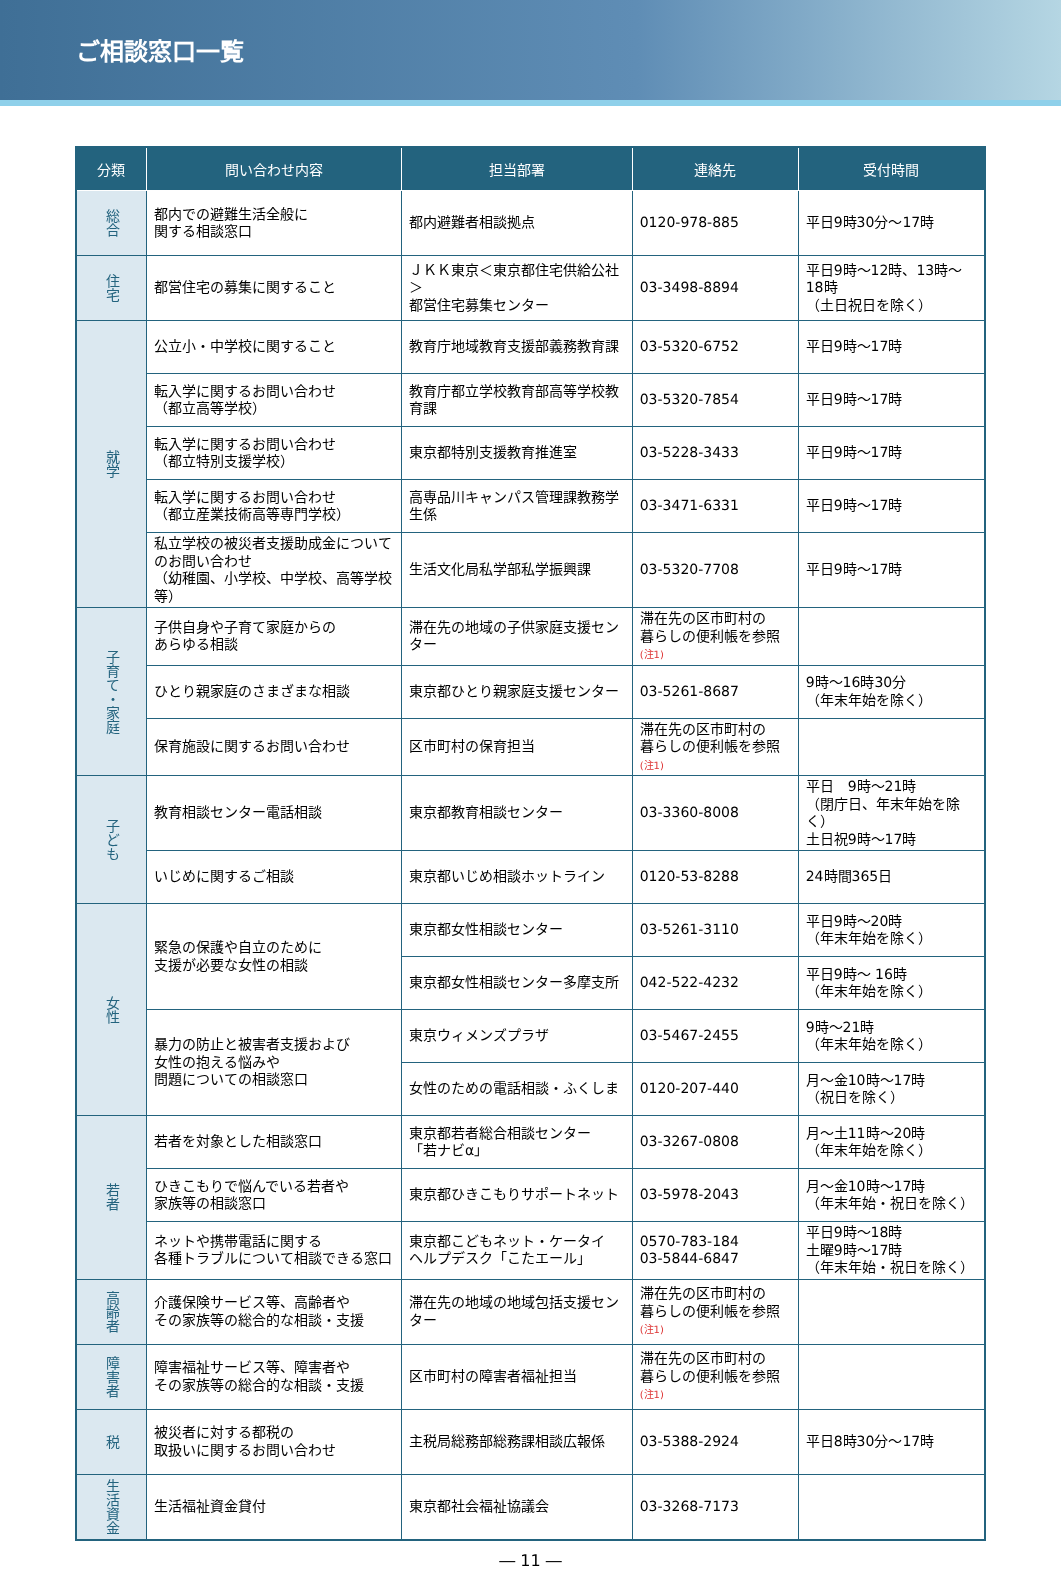ご相談窓口一覧
| 分類 | 問い合わせ内容 | 担当部署 | 連絡先 | 受付時間 |
| --- | --- | --- | --- | --- |
| 総合 | 都内での避難生活全般に 関する相談窓口 | 都内避難者相談拠点 | 0120-978-885 | 平日9時30分～17時 |
| 住宅 | 都営住宅の募集に関すること | ＪＫＫ東京＜東京都住宅供給公社＞ 都営住宅募集センター | 03-3498-8894 | 平日9時～12時、13時～18時 （土日祝日を除く） |
| 就学 | 公立小・中学校に関すること | 教育庁地域教育支援部義務教育課 | 03-5320-6752 | 平日9時～17時 |
| | 転入学に関するお問い合わせ （都立高等学校） | 教育庁都立学校教育部高等学校教育課 | 03-5320-7854 | 平日9時～17時 |
| | 転入学に関するお問い合わせ （都立特別支援学校） | 東京都特別支援教育推進室 | 03-5228-3433 | 平日9時～17時 |
| | 転入学に関するお問い合わせ （都立産業技術高等専門学校） | 高専品川キャンパス管理課教務学生係 | 03-3471-6331 | 平日9時～17時 |
| | 私立学校の被災者支援助成金について のお問い合わせ （幼稚園、小学校、中学校、高等学校等） | 生活文化局私学部私学振興課 | 03-5320-7708 | 平日9時～17時 |
| 子育て・家庭 | 子供自身や子育て家庭からの あらゆる相談 | 滞在先の地域の子供家庭支援センター | 滞在先の区市町村の 暮らしの便利帳を参照 (注1) | |
| | ひとり親家庭のさまざまな相談 | 東京都ひとり親家庭支援センター | 03-5261-8687 | 9時～16時30分 （年末年始を除く） |
| | 保育施設に関するお問い合わせ | 区市町村の保育担当 | 滞在先の区市町村の 暮らしの便利帳を参照 (注1) | |
| 子ども | 教育相談センター電話相談 | 東京都教育相談センター | 03-3360-8008 | 平日 9時～21時 （閉庁日、年末年始を除く） 土日祝9時～17時 |
| | いじめに関するご相談 | 東京都いじめ相談ホットライン | 0120-53-8288 | 24時間365日 |
| 女性 | 緊急の保護や自立のために 支援が必要な女性の相談 | 東京都女性相談センター | 03-5261-3110 | 平日9時～20時 （年末年始を除く） |
| | | 東京都女性相談センター多摩支所 | 042-522-4232 | 平日9時～ 16時 （年末年始を除く） |
| | 暴力の防止と被害者支援および 女性の抱える悩みや 問題についての相談窓口 | 東京ウィメンズプラザ | 03-5467-2455 | 9時～21時 （年末年始を除く） |
| | | 女性のための電話相談・ふくしま | 0120-207-440 | 月～金10時～17時 （祝日を除く） |
| 若者 | 若者を対象とした相談窓口 | 東京都若者総合相談センター 「若ナビα」 | 03-3267-0808 | 月～土11時～20時 （年末年始を除く） |
| | ひきこもりで悩んでいる若者や 家族等の相談窓口 | 東京都ひきこもりサポートネット | 03-5978-2043 | 月～金10時～17時 （年末年始・祝日を除く） |
| | ネットや携帯電話に関する 各種トラブルについて相談できる窓口 | 東京都こどもネット・ケータイ ヘルプデスク「こたエール」 | 0570-783-184 03-5844-6847 | 平日9時～18時 土曜9時～17時 （年末年始・祝日を除く） |
| 高齢者 | 介護保険サービス等、高齢者や その家族等の総合的な相談・支援 | 滞在先の地域の地域包括支援センター | 滞在先の区市町村の 暮らしの便利帳を参照 (注1) | |
| 障害者 | 障害福祉サービス等、障害者や その家族等の総合的な相談・支援 | 区市町村の障害者福祉担当 | 滞在先の区市町村の 暮らしの便利帳を参照 (注1) | |
| 税 | 被災者に対する都税の 取扱いに関するお問い合わせ | 主税局総務部総務課相談広報係 | 03-5388-2924 | 平日8時30分～17時 |
| 生活資金 | 生活福祉資金貸付 | 東京都社会福祉協議会 | 03-3268-7173 | |
― 11 ―